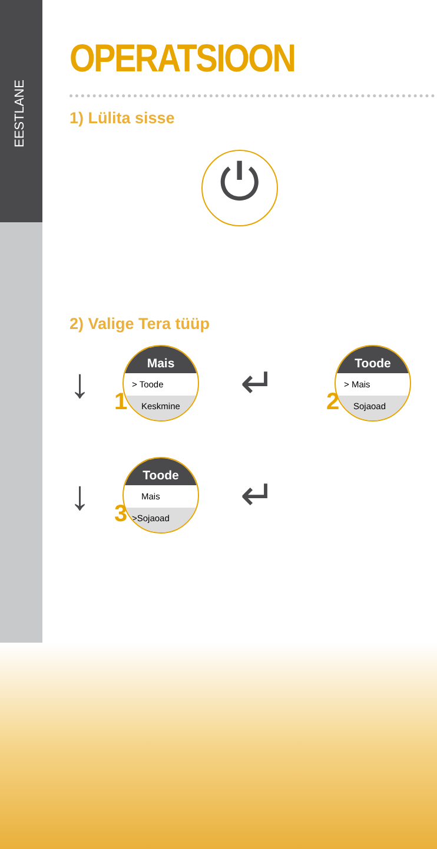EESTLANE
OPERATSIOON
1) Lülita sisse
⏻
2) Valige Tera tüüp
↓
1
Mais
> Toode
Keskmine
↵
2
Toode
> Mais
Sojaoad
↓
3
Toode
Mais
>Sojaoad
↵